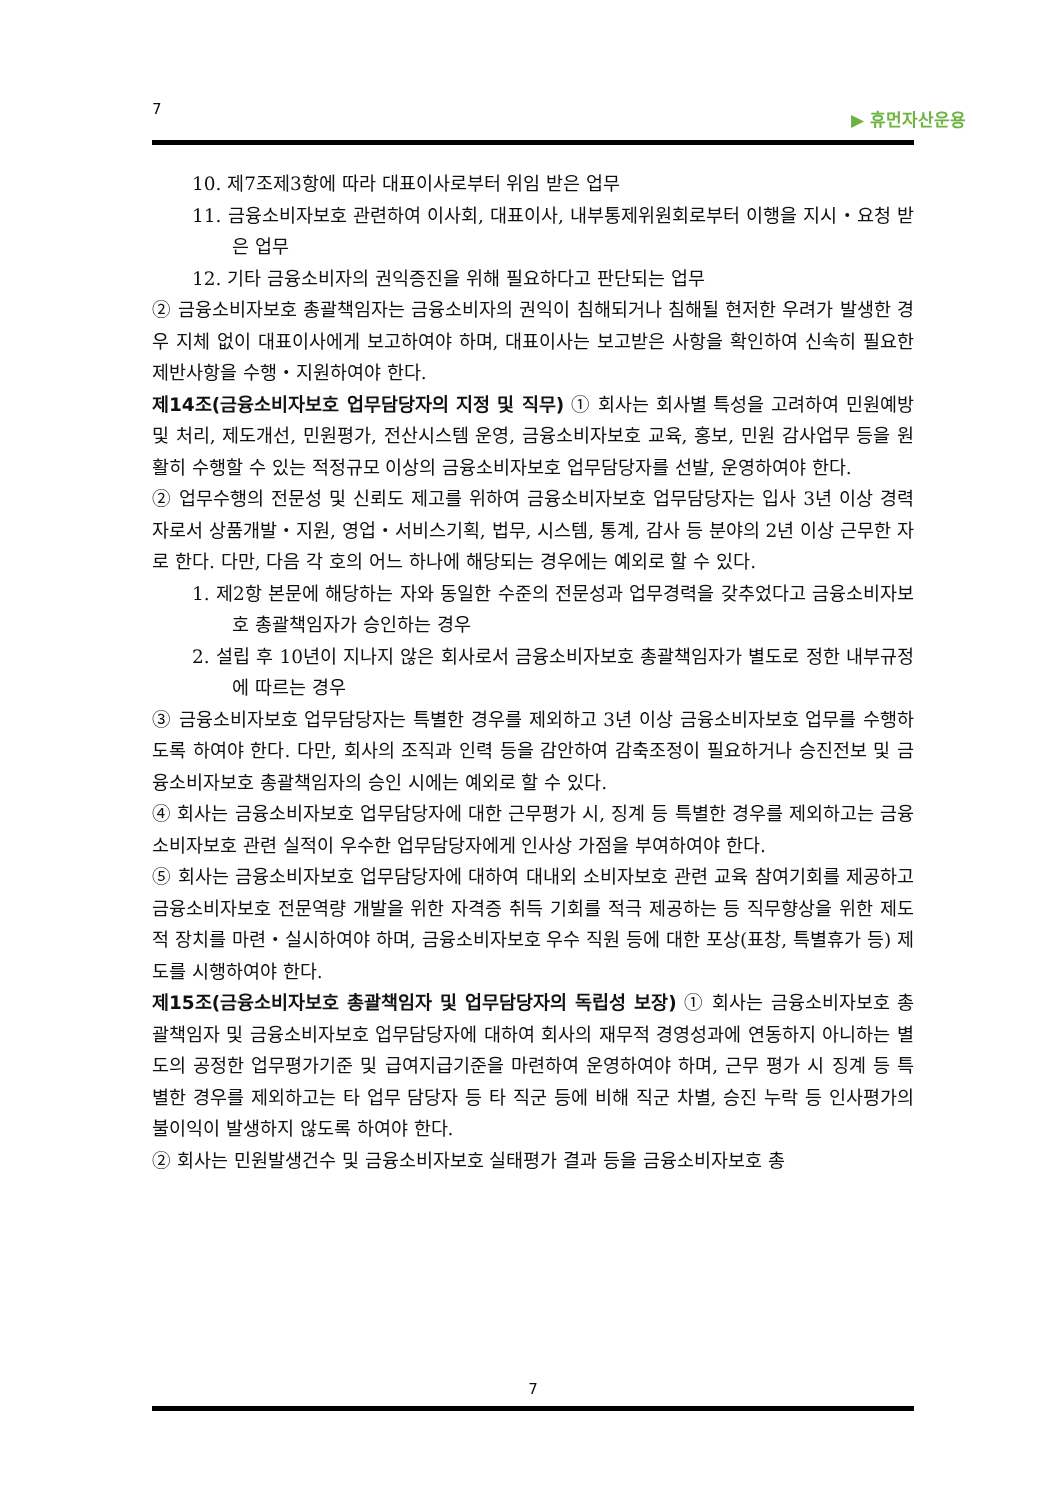7 ▶ 휴먼자산운용
10. 제7조제3항에 따라 대표이사로부터 위임 받은 업무
11. 금융소비자보호 관련하여 이사회, 대표이사, 내부통제위원회로부터 이행을 지시・요청 받은 업무
12. 기타 금융소비자의 권익증진을 위해 필요하다고 판단되는 업무
② 금융소비자보호 총괄책임자는 금융소비자의 권익이 침해되거나 침해될 현저한 우려가 발생한 경우 지체 없이 대표이사에게 보고하여야 하며, 대표이사는 보고받은 사항을 확인하여 신속히 필요한 제반사항을 수행・지원하여야 한다.
제14조(금융소비자보호 업무담당자의 지정 및 직무) ① 회사는 회사별 특성을 고려하여 민원예방 및 처리, 제도개선, 민원평가, 전산시스템 운영, 금융소비자보호 교육, 홍보, 민원 감사업무 등을 원활히 수행할 수 있는 적정규모 이상의 금융소비자보호 업무담당자를 선발, 운영하여야 한다.
② 업무수행의 전문성 및 신뢰도 제고를 위하여 금융소비자보호 업무담당자는 입사 3년 이상 경력자로서 상품개발・지원, 영업・서비스기획, 법무, 시스템, 통계, 감사 등 분야의 2년 이상 근무한 자로 한다. 다만, 다음 각 호의 어느 하나에 해당되는 경우에는 예외로 할 수 있다.
1. 제2항 본문에 해당하는 자와 동일한 수준의 전문성과 업무경력을 갖추었다고 금융소비자보호 총괄책임자가 승인하는 경우
2. 설립 후 10년이 지나지 않은 회사로서 금융소비자보호 총괄책임자가 별도로 정한 내부규정에 따르는 경우
③ 금융소비자보호 업무담당자는 특별한 경우를 제외하고 3년 이상 금융소비자보호 업무를 수행하도록 하여야 한다. 다만, 회사의 조직과 인력 등을 감안하여 감축조정이 필요하거나 승진전보 및 금융소비자보호 총괄책임자의 승인 시에는 예외로 할 수 있다.
④ 회사는 금융소비자보호 업무담당자에 대한 근무평가 시, 징계 등 특별한 경우를 제외하고는 금융소비자보호 관련 실적이 우수한 업무담당자에게 인사상 가점을 부여하여야 한다.
⑤ 회사는 금융소비자보호 업무담당자에 대하여 대내외 소비자보호 관련 교육 참여기회를 제공하고 금융소비자보호 전문역량 개발을 위한 자격증 취득 기회를 적극 제공하는 등 직무향상을 위한 제도적 장치를 마련・실시하여야 하며, 금융소비자보호 우수 직원 등에 대한 포상(표창, 특별휴가 등) 제도를 시행하여야 한다.
제15조(금융소비자보호 총괄책임자 및 업무담당자의 독립성 보장) ① 회사는 금융소비자보호 총괄책임자 및 금융소비자보호 업무담당자에 대하여 회사의 재무적 경영성과에 연동하지 아니하는 별도의 공정한 업무평가기준 및 급여지급기준을 마련하여 운영하여야 하며, 근무 평가 시 징계 등 특별한 경우를 제외하고는 타 업무 담당자 등 타 직군 등에 비해 직군 차별, 승진 누락 등 인사평가의 불이익이 발생하지 않도록 하여야 한다.
② 회사는 민원발생건수 및 금융소비자보호 실태평가 결과 등을 금융소비자보호 총
7